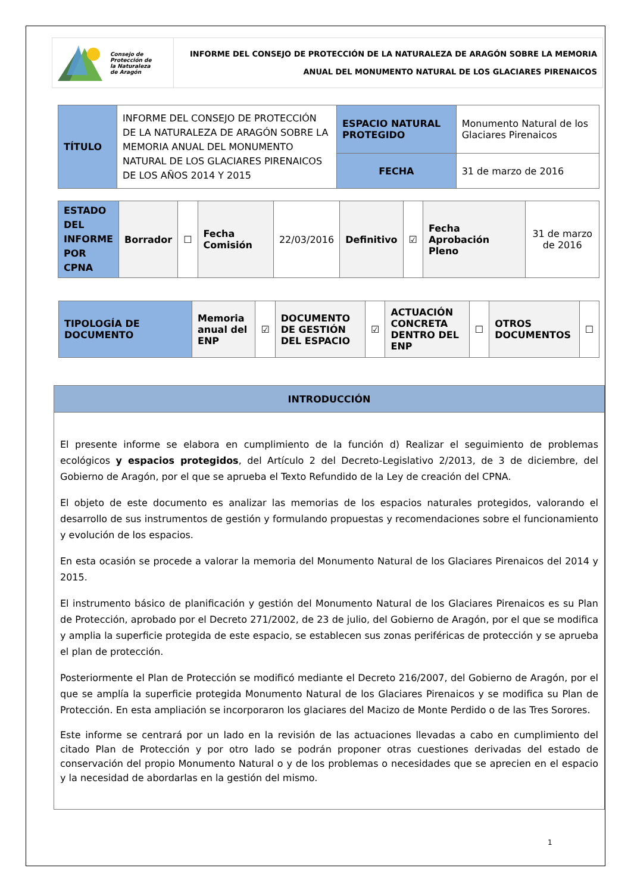| Consejo de Protección de la Naturaleza de Aragón | INFORME DEL CONSEJO DE PROTECCIÓN DE LA NATURALEZA DE ARAGÓN SOBRE LA MEMORIA ANUAL DEL MONUMENTO NATURAL DE LOS GLACIARES PIRENAICOS |
| TÍTULO | INFORME DEL CONSEJO DE PROTECCIÓN DE LA NATURALEZA DE ARAGÓN SOBRE LA MEMORIA ANUAL DEL MONUMENTO NATURAL DE LOS GLACIARES PIRENAICOS DE LOS AÑOS 2014 Y 2015 | ESPACIO NATURAL PROTEGIDO | Monumento Natural de los Glaciares Pirenaicos |
| | | FECHA | 31 de marzo de 2016 |
| ESTADO DEL INFORME POR CPNA | Borrador | ☐ | Fecha Comisión | 22/03/2016 | Definitivo | ☑ | Fecha Aprobación Pleno | 31 de marzo de 2016 |
| TIPOLOGÍA DE DOCUMENTO | Memoria anual del ENP | ☑ | DOCUMENTO DE GESTIÓN DEL ESPACIO | ☑ | ACTUACIÓN CONCRETA DENTRO DEL ENP | ☐ | OTROS DOCUMENTOS | ☐ |
| INTRODUCCIÓN |
| El presente informe se elabora en cumplimiento de la función d) Realizar el seguimiento de problemas ecológicos y espacios protegidos , del Artículo 2 del Decreto-Legislativo 2/2013, de 3 de diciembre, del Gobierno de Aragón, por el que se aprueba el Texto Refundido de la Ley de creación del CPNA. El objeto de este documento es analizar las memorias de los espacios naturales protegidos, valorando el desarrollo de sus instrumentos de gestión y formulando propuestas y recomendaciones sobre el funcionamiento y evolución de los espacios. En esta ocasión se procede a valorar la memoria del Monumento Natural de los Glaciares Pirenaicos del 2014 y 2015. El instrumento básico de planificación y gestión del Monumento Natural de los Glaciares Pirenaicos es su Plan de Protección, aprobado por el Decreto 271/2002, de 23 de julio, del Gobierno de Aragón, por el que se modifica y amplia la superficie protegida de este espacio, se establecen sus zonas periféricas de protección y se aprueba el plan de protección. Posteriormente el Plan de Protección se modificó mediante el Decreto 216/2007, del Gobierno de Aragón, por el que se amplía la superficie protegida Monumento Natural de los Glaciares Pirenaicos y se modifica su Plan de Protección. En esta ampliación se incorporaron los glaciares del Macizo de Monte Perdido o de las Tres Sorores. Este informe se centrará por un lado en la revisión de las actuaciones llevadas a cabo en cumplimiento del citado Plan de Protección y por otro lado se podrán proponer otras cuestiones derivadas del estado de conservación del propio Monumento Natural o y de los problemas o necesidades que se aprecien en el espacio y la necesidad de abordarlas en la gestión del mismo. |
1